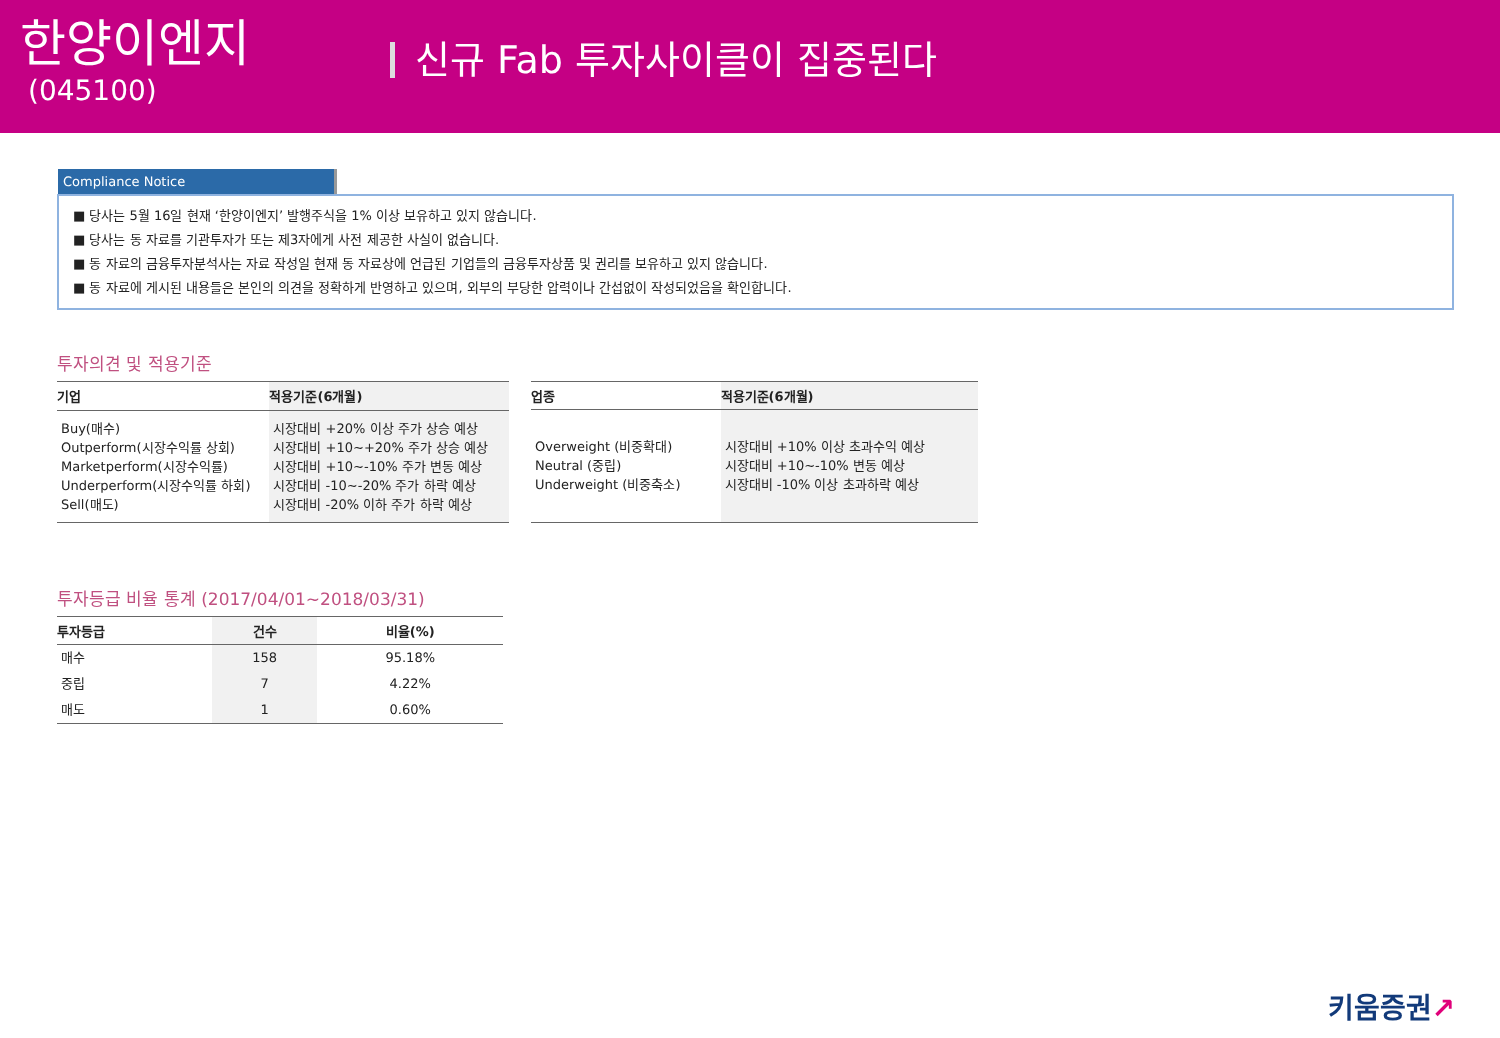한양이엔지
(045100)
신규 Fab 투자사이클이 집중된다
Compliance Notice
■ 당사는 5월 16일 현재 ‘한양이엔지’ 발행주식을 1% 이상 보유하고 있지 않습니다.
■ 당사는 동 자료를 기관투자가 또는 제3자에게 사전 제공한 사실이 없습니다.
■ 동 자료의 금융투자분석사는 자료 작성일 현재 동 자료상에 언급된 기업들의 금융투자상품 및 권리를 보유하고 있지 않습니다.
■ 동 자료에 게시된 내용들은 본인의 의견을 정확하게 반영하고 있으며, 외부의 부당한 압력이나 간섭없이 작성되었음을 확인합니다.
투자의견 및 적용기준
| 기업 | 적용기준(6개월) |
| --- | --- |
| Buy(매수) Outperform(시장수익률 상회) Marketperform(시장수익률) Underperform(시장수익률 하회) Sell(매도) | 시장대비 +20% 이상 주가 상승 예상 시장대비 +10~+20% 주가 상승 예상 시장대비 +10~-10% 주가 변동 예상 시장대비 -10~-20% 주가 하락 예상 시장대비 -20% 이하 주가 하락 예상 |
| 업종 | 적용기준(6개월) |
| --- | --- |
| Overweight (비중확대) Neutral (중립) Underweight (비중축소) | 시장대비 +10% 이상 초과수익 예상 시장대비 +10~-10% 변동 예상 시장대비 -10% 이상 초과하락 예상 |
투자등급 비율 통계 (2017/04/01~2018/03/31)
| 투자등급 | 건수 | 비율(%) |
| --- | --- | --- |
| 매수 | 158 | 95.18% |
| 중립 | 7 | 4.22% |
| 매도 | 1 | 0.60% |
키움증권↗